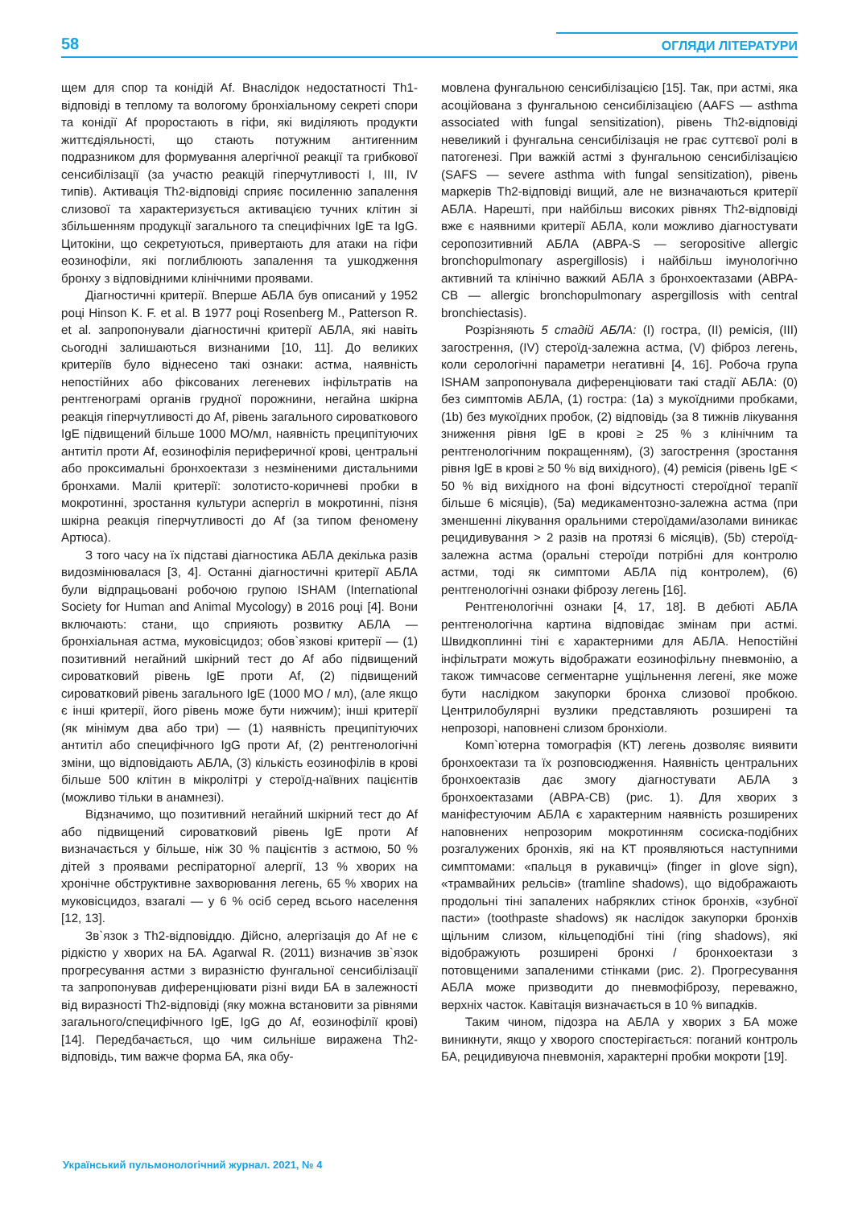58 ОГЛЯДИ ЛІТЕРАТУРИ
щем для спор та конідій Af. Внаслідок недостатності Th1-відповіді в теплому та вологому бронхіальному секреті спори та конідії Af проростають в гіфи, які виділяють продукти життєдіяльності, що стають потужним антигенним подразником для формування алергічної реакції та грибкової сенсибілізації (за участю реакцій гіперчутливості I, III, IV типів). Активація Th2-відповіді сприяє посиленню запалення слизової та характеризується активацією тучних клітин зі збільшенням продукції загального та специфічних IgE та IgG. Цитокіни, що секретуються, привертають для атаки на гіфи еозинофіли, які поглиблюють запалення та ушкодження бронху з відповідними клінічними проявами.
Діагностичні критерії. Вперше АБЛА був описаний у 1952 році Hinson K. F. et al. В 1977 році Rosenberg M., Patterson R. et al. запропонували діагностичні критерії АБЛА, які навіть сьогодні залишаються визнаними [10, 11]. До великих критеріїв було віднесено такі ознаки: астма, наявність непостійних або фіксованих легеневих інфільтратів на рентгенограмі органів грудної порожнини, негайна шкірна реакція гіперчутливості до Af, рівень загального сироваткового IgE підвищений більше 1000 МО/мл, наявність преципітуючих антитіл проти Af, еозинофілія периферичної крові, центральні або проксимальні бронхоектази з незміненими дистальними бронхами. Маліі критерії: золотисто-коричневі пробки в мокротинні, зростання культури аспергіл в мокротинні, пізня шкірна реакція гіперчутливості до Af (за типом феномену Артюса).
З того часу на їх підставі діагностика АБЛА декілька разів видозмінювалася [3, 4]. Останні діагностичні критерії АБЛА були відпрацьовані робочою групою ISHAM (International Society for Human and Animal Mycology) в 2016 році [4]. Вони включають: стани, що сприяють розвитку АБЛА — бронхіальная астма, муковісцидоз; обов`язкові критерії — (1) позитивний негайний шкірний тест до Af або підвищений сироватковий рівень IgE проти Af, (2) підвищений сироватковий рівень загального IgE (1000 МО / мл), (але якщо є інші критерії, його рівень може бути нижчим); інші критерії (як мінімум два або три) — (1) наявність преципітуючих антитіл або специфічного IgG проти Af, (2) рентгенологічні зміни, що відповідають АБЛА, (3) кількість еозинофілів в крові більше 500 клітин в мікролітрі у стероїд-наївних пацієнтів (можливо тільки в анамнезі).
Відзначимо, що позитивний негайний шкірний тест до Af або підвищений сироватковий рівень IgE проти Af визначається у більше, ніж 30 % пацієнтів з астмою, 50 % дітей з проявами респіраторної алергії, 13 % хворих на хронічне обструктивне захворювання легень, 65 % хворих на муковісцидоз, взагалі — у 6 % осіб серед всього населення [12, 13].
Зв`язок з Th2-відповіддю. Дійсно, алергізація до Af не є рідкістю у хворих на БА. Agarwal R. (2011) визначив зв`язок прогресування астми з виразністю фунгальної сенсибілізації та запропонував диференціювати різні види БА в залежності від виразності Th2-відповіді (яку можна встановити за рівнями загального/специфічного IgE, IgG до Af, еозинофілії крові) [14]. Передбачається, що чим сильніше виражена Th2-відповідь, тим важче форма БА, яка обу-
мовлена фунгальною сенсибілізацією [15]. Так, при астмі, яка асоційована з фунгальною сенсибілізацією (AAFS — asthma associated with fungal sensitization), рівень Th2-відповіді невеликий і фунгальна сенсибілізація не грає суттєвої ролі в патогенезі. При важкій астмі з фунгальною сенсибілізацією (SAFS — severe asthma with fungal sensitization), рівень маркерів Th2-відповіді вищий, але не визначаються критерії АБЛА. Нарешті, при найбільш високих рівнях Th2-відповіді вже є наявними критерії АБЛА, коли можливо діагностувати серопозитивний АБЛА (ABPA-S — seropositive allergic bronchopulmonary aspergillosis) і найбільш імунологічно активний та клінічно важкий АБЛА з бронхоектазами (ABPA-CB — allergic bronchopulmonary aspergillosis with central bronchiectasis).
Розрізняють 5 стадій АБЛА: (I) гостра, (II) ремісія, (III) загострення, (IV) стероїд-залежна астма, (V) фіброз легень, коли серологічні параметри негативні [4, 16]. Робоча група ISHAM запропонувала диференціювати такі стадії АБЛА: (0) без симптомів АБЛА, (1) гостра: (1a) з мукоїдними пробками, (1b) без мукоїдних пробок, (2) відповідь (за 8 тижнів лікування зниження рівня IgE в крові ≥ 25 % з клінічним та рентгенологічним покращенням), (3) загострення (зростання рівня IgE в крові ≥ 50 % від вихідного), (4) ремісія (рівень IgE < 50 % від вихідного на фоні відсутності стероїдної терапії більше 6 місяців), (5a) медикаментозно-залежна астма (при зменшенні лікування оральними стероїдами/азолами виникає рецидивування > 2 разів на протязі 6 місяців), (5b) стероїд-залежна астма (оральні стероїди потрібні для контролю астми, тоді як симптоми АБЛА під контролем), (6) рентгенологічні ознаки фіброзу легень [16].
Рентгенологічні ознаки [4, 17, 18]. В дебюті АБЛА рентгенологічна картина відповідає змінам при астмі. Швидкоплинні тіні є характерними для АБЛА. Непостійні інфільтрати можуть відображати еозинофільну пневмонію, а також тимчасове сегментарне ущільнення легені, яке може бути наслідком закупорки бронха слизової пробкою. Центрилобулярні вузлики представляють розширені та непрозорі, наповнені слизом бронхіоли.
Комп`ютерна томографія (КТ) легень дозволяє виявити бронхоектази та їх розповсюдження. Наявність центральних бронхоектазів дає змогу діагностувати АБЛА з бронхоектазами (ABPA-CB) (рис. 1). Для хворих з маніфестуючим АБЛА є характерним наявність розширених наповнених непрозорим мокротинням сосиска-подібних розгалужених бронхів, які на КТ проявляються наступними симптомами: «пальця в рукавичці» (finger in glove sign), «трамвайних рельсів» (tramline shadows), що відображають продольні тіні запалених набряклих стінок бронхів, «зубної пасти» (toothpaste shadows) як наслідок закупорки бронхів щільним слизом, кільцеподібні тіні (ring shadows), які відображують розширені бронхі / бронхоектази з потовщеними запаленими стінками (рис. 2). Прогресування АБЛА може призводити до пневмофіброзу, переважно, верхніх часток. Кавітація визначається в 10 % випадків.
Таким чином, підозра на АБЛА у хворих з БА може виникнути, якщо у хворого спостерігається: поганий контроль БА, рецидивуюча пневмонія, характерні пробки мокроти [19].
Український пульмонологічний журнал. 2021, № 4